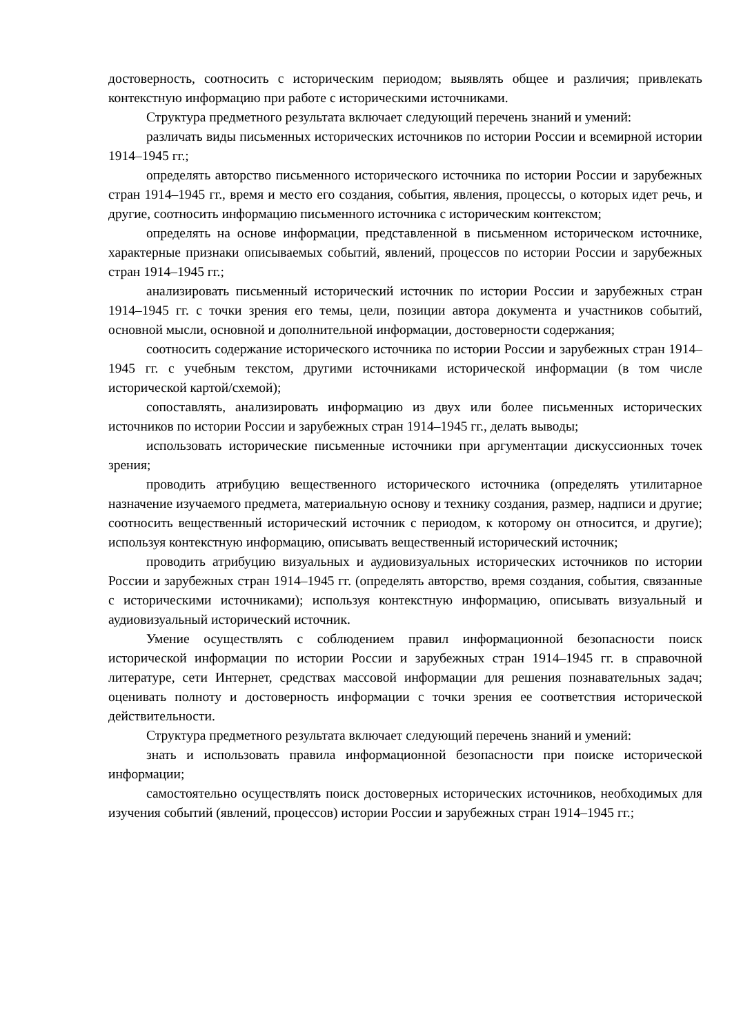достоверность, соотносить с историческим периодом; выявлять общее и различия; привлекать контекстную информацию при работе с историческими источниками.
Структура предметного результата включает следующий перечень знаний и умений:
различать виды письменных исторических источников по истории России и всемирной истории 1914–1945 гг.;
определять авторство письменного исторического источника по истории России и зарубежных стран 1914–1945 гг., время и место его создания, события, явления, процессы, о которых идет речь, и другие, соотносить информацию письменного источника с историческим контекстом;
определять на основе информации, представленной в письменном историческом источнике, характерные признаки описываемых событий, явлений, процессов по истории России и зарубежных стран 1914–1945 гг.;
анализировать письменный исторический источник по истории России и зарубежных стран 1914–1945 гг. с точки зрения его темы, цели, позиции автора документа и участников событий, основной мысли, основной и дополнительной информации, достоверности содержания;
соотносить содержание исторического источника по истории России и зарубежных стран 1914–1945 гг. с учебным текстом, другими источниками исторической информации (в том числе исторической картой/схемой);
сопоставлять, анализировать информацию из двух или более письменных исторических источников по истории России и зарубежных стран 1914–1945 гг., делать выводы;
использовать исторические письменные источники при аргументации дискуссионных точек зрения;
проводить атрибуцию вещественного исторического источника (определять утилитарное назначение изучаемого предмета, материальную основу и технику создания, размер, надписи и другие; соотносить вещественный исторический источник с периодом, к которому он относится, и другие); используя контекстную информацию, описывать вещественный исторический источник;
проводить атрибуцию визуальных и аудиовизуальных исторических источников по истории России и зарубежных стран 1914–1945 гг. (определять авторство, время создания, события, связанные с историческими источниками); используя контекстную информацию, описывать визуальный и аудиовизуальный исторический источник.
Умение осуществлять с соблюдением правил информационной безопасности поиск исторической информации по истории России и зарубежных стран 1914–1945 гг. в справочной литературе, сети Интернет, средствах массовой информации для решения познавательных задач; оценивать полноту и достоверность информации с точки зрения ее соответствия исторической действительности.
Структура предметного результата включает следующий перечень знаний и умений:
знать и использовать правила информационной безопасности при поиске исторической информации;
самостоятельно осуществлять поиск достоверных исторических источников, необходимых для изучения событий (явлений, процессов) истории России и зарубежных стран 1914–1945 гг.;